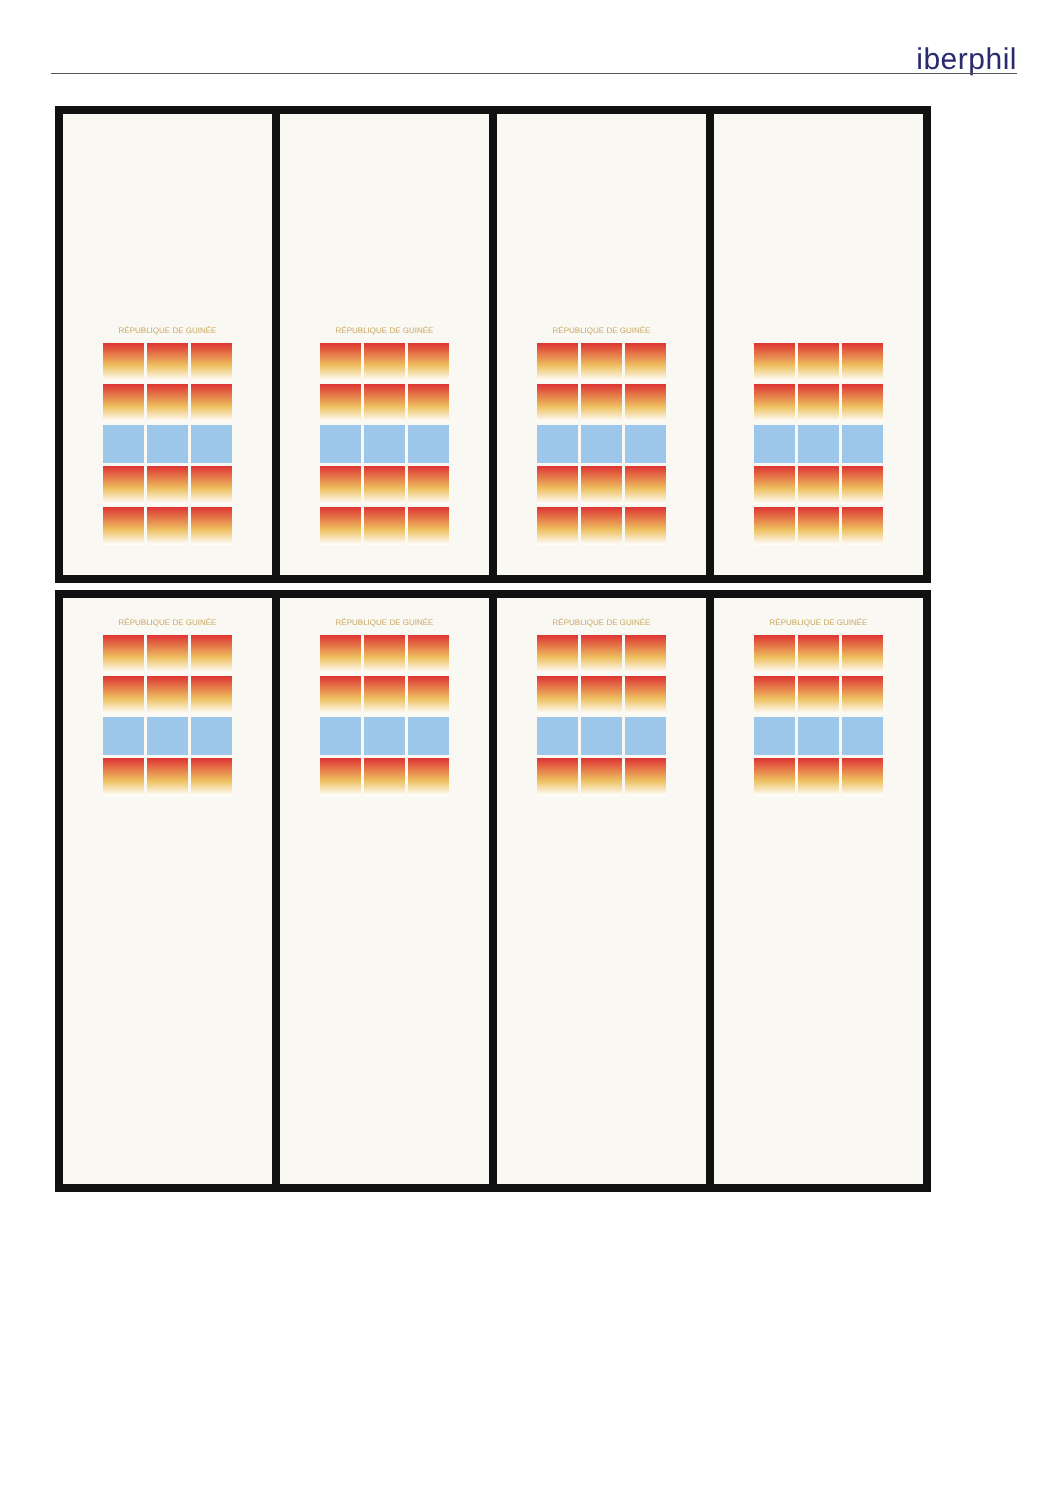iberphil
RÉPUBLIQUE DE GUINÉE RÉPUBLIQUE DE GUINÉE RÉPUBLIQUE DE GUINÉE
RÉPUBLIQUE DE GUINÉE RÉPUBLIQUE DE GUINÉE RÉPUBLIQUE DE GUINÉE RÉPUBLIQUE DE GUINÉE